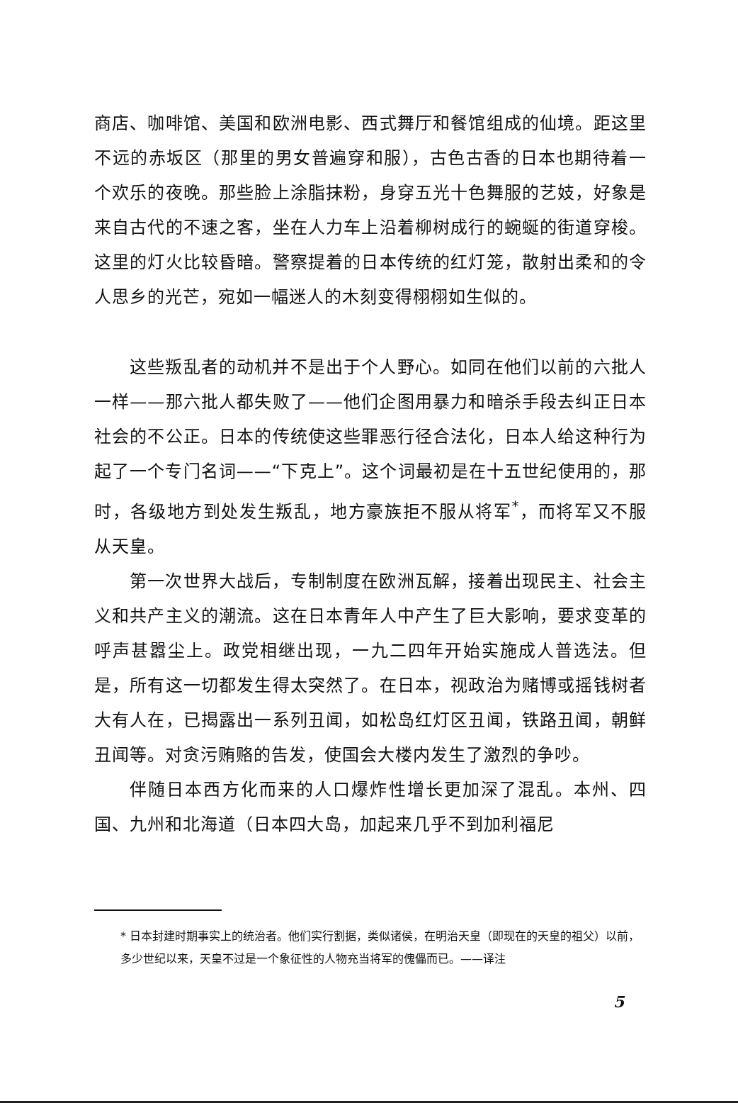商店、咖啡馆、美国和欧洲电影、西式舞厅和餐馆组成的仙境。距这里不远的赤坂区（那里的男女普遍穿和服），古色古香的日本也期待着一个欢乐的夜晚。那些脸上涂脂抹粉，身穿五光十色舞服的艺妓，好象是来自古代的不速之客，坐在人力车上沿着柳树成行的蜿蜒的街道穿梭。这里的灯火比较昏暗。警察提着的日本传统的红灯笼，散射出柔和的令人思乡的光芒，宛如一幅迷人的木刻变得栩栩如生似的。
这些叛乱者的动机并不是出于个人野心。如同在他们以前的六批人一样——那六批人都失败了——他们企图用暴力和暗杀手段去纠正日本社会的不公正。日本的传统使这些罪恶行径合法化，日本人给这种行为起了一个专门名词——“下克上”。这个词最初是在十五世纪使用的，那时，各级地方到处发生叛乱，地方豪族拒不服从将军<sup>*</sup>，而将军又不服从天皇。
第一次世界大战后，专制制度在欧洲瓦解，接着出现民主、社会主义和共产主义的潮流。这在日本青年人中产生了巨大影响，要求变革的呼声甚嚣尘上。政党相继出现，一九二四年开始实施成人普选法。但是，所有这一切都发生得太突然了。在日本，视政治为赌博或摇钱树者大有人在，已揭露出一系列丑闻，如松岛红灯区丑闻，铁路丑闻，朝鲜丑闻等。对贪污贿赂的告发，使国会大楼内发生了激烈的争吵。
伴随日本西方化而来的人口爆炸性增长更加深了混乱。本州、四国、九州和北海道（日本四大岛，加起来几乎不到加利福尼
* 日本封建时期事实上的统治者。他们实行割据，类似诸侯，在明治天皇（即现在的天皇的祖父）以前，多少世纪以来，天皇不过是一个象征性的人物充当将军的傀儡而已。——译注
5